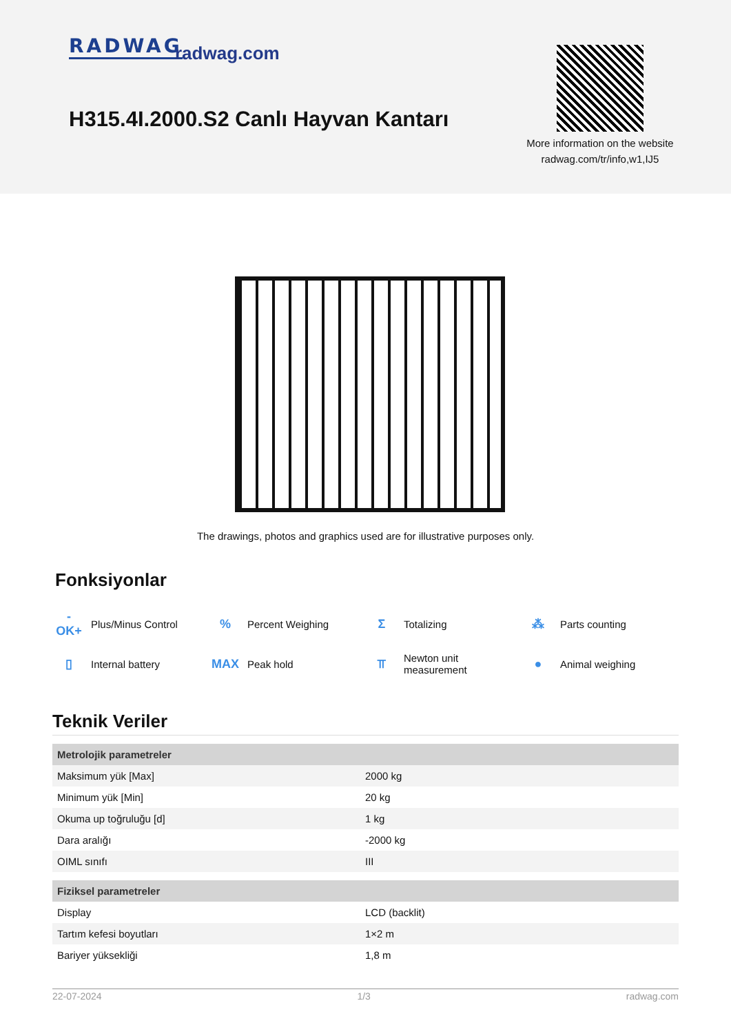RADWAG radwag.com
H315.4I.2000.S2 Canlı Hayvan Kantarı
More information on the website
radwag.com/tr/info,w1,IJ5
The drawings, photos and graphics used are for illustrative purposes only.
Fonksiyonlar
-OK+ Plus/Minus Control
% Percent Weighing
Σ Totalizing
⁂ Parts counting
▯ Internal battery
MAX Peak hold
⫪ Newton unit
measurement
● Animal weighing
Teknik Veriler
| Metrolojik parametreler | |
| --- | --- |
| Maksimum yük [Max] | 2000 kg |
| Minimum yük [Min] | 20 kg |
| Okuma up toğruluğu [d] | 1 kg |
| Dara aralığı | -2000 kg |
| OIML sınıfı | III |
| Fiziksel parametreler | |
| Display | LCD (backlit) |
| Tartım kefesi boyutları | 1×2 m |
| Bariyer yüksekliği | 1,8 m |
22-07-2024 1/3 radwag.com